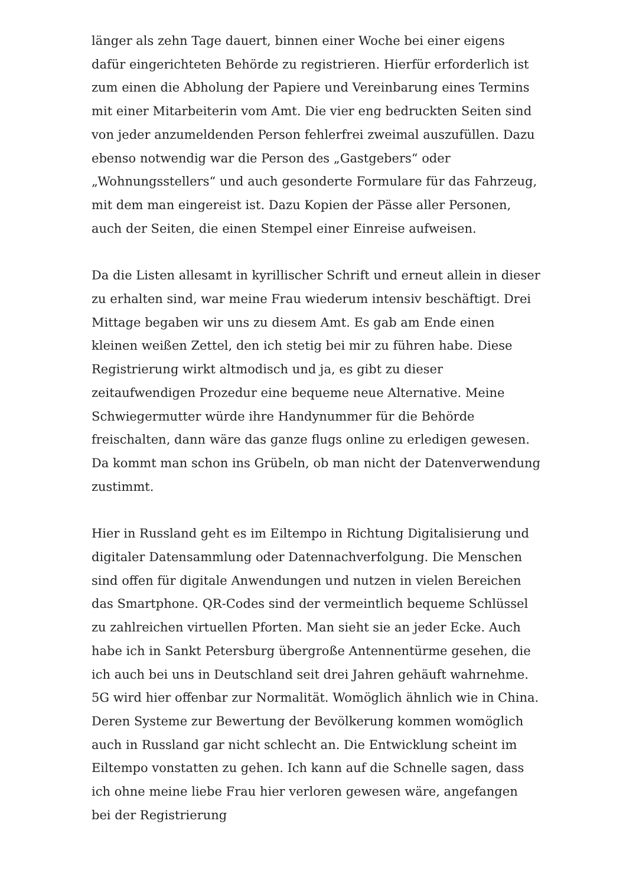länger als zehn Tage dauert, binnen einer Woche bei einer eigens dafür eingerichteten Behörde zu registrieren. Hierfür erforderlich ist zum einen die Abholung der Papiere und Vereinbarung eines Termins mit einer Mitarbeiterin vom Amt. Die vier eng bedruckten Seiten sind von jeder anzumeldenden Person fehlerfrei zweimal auszufüllen. Dazu ebenso notwendig war die Person des „Gastgebers“ oder „Wohnungsstellers“ und auch gesonderte Formulare für das Fahrzeug, mit dem man eingereist ist. Dazu Kopien der Pässe aller Personen, auch der Seiten, die einen Stempel einer Einreise aufweisen.
Da die Listen allesamt in kyrillischer Schrift und erneut allein in dieser zu erhalten sind, war meine Frau wiederum intensiv beschäftigt. Drei Mittage begaben wir uns zu diesem Amt. Es gab am Ende einen kleinen weißen Zettel, den ich stetig bei mir zu führen habe. Diese Registrierung wirkt altmodisch und ja, es gibt zu dieser zeitaufwendigen Prozedur eine bequeme neue Alternative. Meine Schwiegermutter würde ihre Handynummer für die Behörde freischalten, dann wäre das ganze flugs online zu erledigen gewesen. Da kommt man schon ins Grübeln, ob man nicht der Datenverwendung zustimmt.
Hier in Russland geht es im Eiltempo in Richtung Digitalisierung und digitaler Datensammlung oder Datennachverfolgung. Die Menschen sind offen für digitale Anwendungen und nutzen in vielen Bereichen das Smartphone. QR-Codes sind der vermeintlich bequeme Schlüssel zu zahlreichen virtuellen Pforten. Man sieht sie an jeder Ecke. Auch habe ich in Sankt Petersburg übergroße Antennentürme gesehen, die ich auch bei uns in Deutschland seit drei Jahren gehäuft wahrnehme. 5G wird hier offenbar zur Normalität. Womöglich ähnlich wie in China. Deren Systeme zur Bewertung der Bevölkerung kommen womöglich auch in Russland gar nicht schlecht an. Die Entwicklung scheint im Eiltempo vonstatten zu gehen. Ich kann auf die Schnelle sagen, dass ich ohne meine liebe Frau hier verloren gewesen wäre, angefangen bei der Registrierung